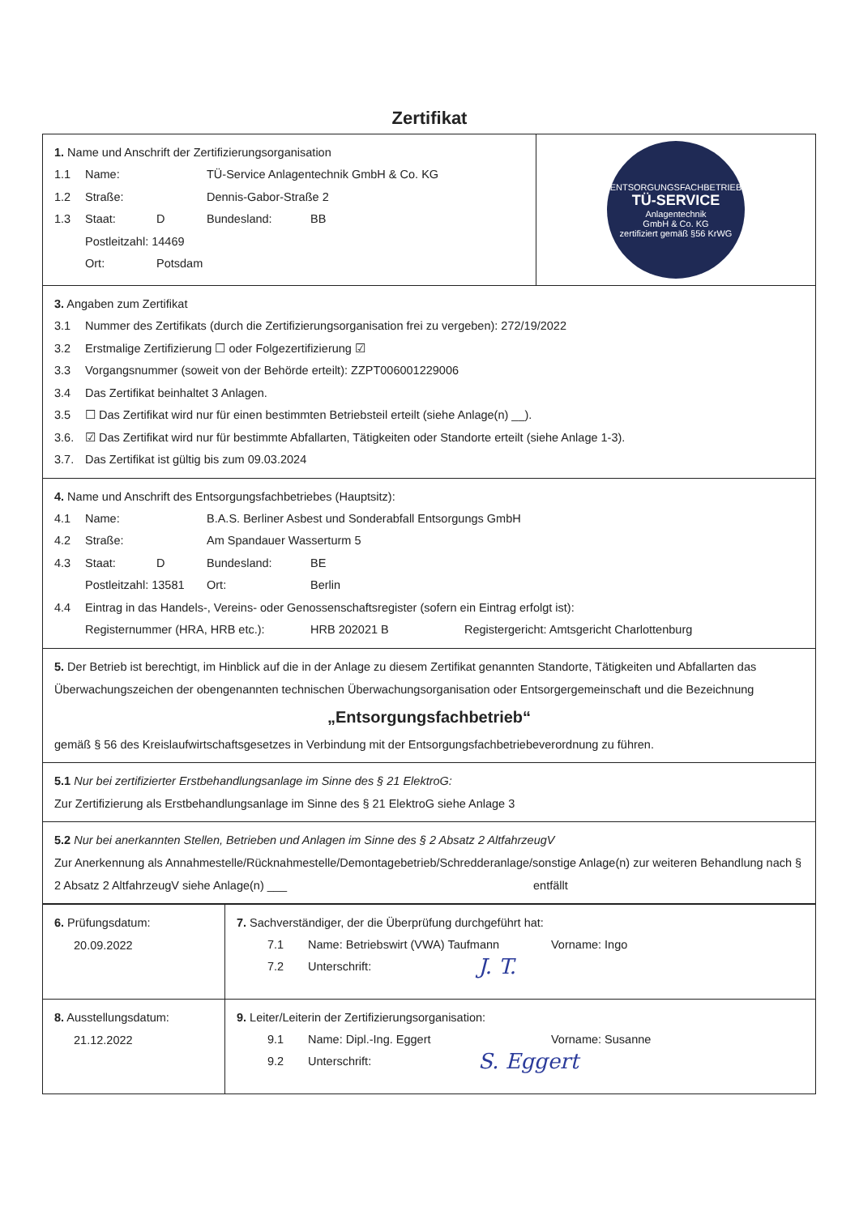Zertifikat
| 1. Name und Anschrift der Zertifizierungsorganisation 1.1 Name: TÜ-Service Anlagentechnik GmbH & Co. KG 1.2 Straße: Dennis-Gabor-Straße 2 1.3 Staat: D Bundesland: BB Postleitzahl: 14469 Ort: Potsdam | ENTSORGUNGSFACHBETRIEB TÜ-SERVICE Anlagentechnik GmbH & Co. KG zertifiziert gemäß §56 KrWG |
| 3. Angaben zum Zertifikat 3.1 Nummer des Zertifikats (durch die Zertifizierungsorganisation frei zu vergeben): 272/19/2022 3.2 Erstmalige Zertifizierung ☐ oder Folgezertifizierung ☑ 3.3 Vorgangsnummer (soweit von der Behörde erteilt): ZZPT006001229006 3.4 Das Zertifikat beinhaltet 3 Anlagen. 3.5 ☐ Das Zertifikat wird nur für einen bestimmten Betriebsteil erteilt (siehe Anlage(n) __). 3.6. ☑ Das Zertifikat wird nur für bestimmte Abfallarten, Tätigkeiten oder Standorte erteilt (siehe Anlage 1-3). 3.7. Das Zertifikat ist gültig bis zum 09.03.2024 | |
| 4. Name und Anschrift des Entsorgungsfachbetriebes (Hauptsitz): 4.1 Name: B.A.S. Berliner Asbest und Sonderabfall Entsorgungs GmbH 4.2 Straße: Am Spandauer Wasserturm 5 4.3 Staat: D Bundesland: BE Postleitzahl: 13581 Ort: Berlin 4.4 Eintrag in das Handels-, Vereins- oder Genossenschaftsregister (sofern ein Eintrag erfolgt ist): Registernummer (HRA, HRB etc.): HRB 202021 B Registergericht: Amtsgericht Charlottenburg | |
| 5. Der Betrieb ist berechtigt, im Hinblick auf die in der Anlage zu diesem Zertifikat genannten Standorte, Tätigkeiten und Abfallarten das Überwachungszeichen der obengenannten technischen Überwachungsorganisation oder Entsorgergemeinschaft und die Bezeichnung „Entsorgungsfachbetrieb“ gemäß § 56 des Kreislaufwirtschaftsgesetzes in Verbindung mit der Entsorgungsfachbetriebeverordnung zu führen. | |
| 5.1 Nur bei zertifizierter Erstbehandlungsanlage im Sinne des § 21 ElektroG: Zur Zertifizierung als Erstbehandlungsanlage im Sinne des § 21 ElektroG siehe Anlage 3 | |
| 5.2 Nur bei anerkannten Stellen, Betrieben und Anlagen im Sinne des § 2 Absatz 2 AltfahrzeugV Zur Anerkennung als Annahmestelle/Rücknahmestelle/Demontagebetrieb/Schredderanlage/sonstige Anlage(n) zur weiteren Behandlung nach § 2 Absatz 2 AltfahrzeugV siehe Anlage(n) ___ entfällt | |
| 6. Prüfungsdatum: 20.09.2022 | 7. Sachverständiger, der die Überprüfung durchgeführt hat: 7.1 Name: Betriebswirt (VWA) Taufmann Vorname: Ingo 7.2 Unterschrift: J. T. |
| 8. Ausstellungsdatum: 21.12.2022 | 9. Leiter/Leiterin der Zertifizierungsorganisation: 9.1 Name: Dipl.-Ing. Eggert Vorname: Susanne 9.2 Unterschrift: S. Eggert |